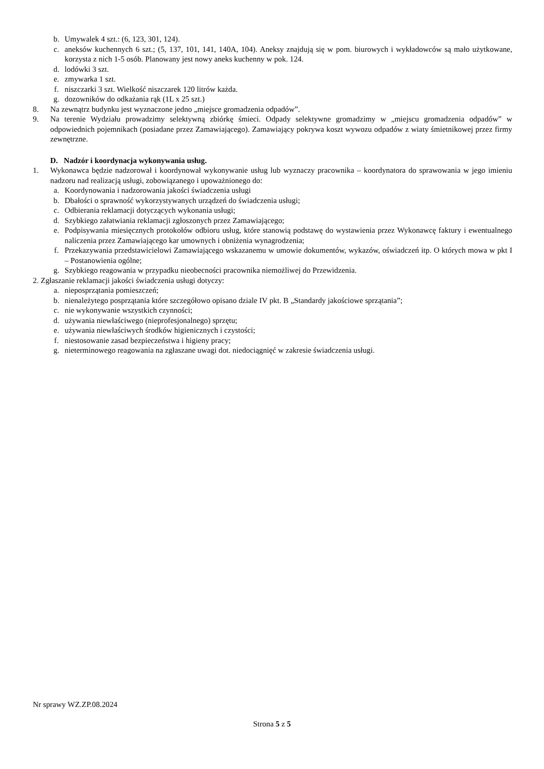b. Umywalek 4 szt.: (6, 123, 301, 124).
c. aneksów kuchennych 6 szt.; (5, 137, 101, 141, 140A, 104). Aneksy znajdują się w pom. biurowych i wykładowców są mało użytkowane, korzysta z nich 1-5 osób. Planowany jest nowy aneks kuchenny w pok. 124.
d. lodówki 3 szt.
e. zmywarka 1 szt.
f. niszczarki 3 szt. Wielkość niszczarek 120 litrów każda.
g. dozowników do odkażania rąk (1L x 25 szt.)
8. Na zewnątrz budynku jest wyznaczone jedno „miejsce gromadzenia odpadów”.
9. Na terenie Wydziału prowadzimy selektywną zbiórkę śmieci. Odpady selektywne gromadzimy w „miejscu gromadzenia odpadów” w odpowiednich pojemnikach (posiadane przez Zamawiającego). Zamawiający pokrywa koszt wywozu odpadów z wiaty śmietnikowej przez firmy zewnętrzne.
D. Nadzór i koordynacja wykonywania usług.
1. Wykonawca będzie nadzorował i koordynował wykonywanie usług lub wyznaczy pracownika – koordynatora do sprawowania w jego imieniu nadzoru nad realizacją usługi, zobowiązanego i upoważnionego do:
a. Koordynowania i nadzorowania jakości świadczenia usługi
b. Dbałości o sprawność wykorzystywanych urządzeń do świadczenia usługi;
c. Odbierania reklamacji dotyczących wykonania usługi;
d. Szybkiego załatwiania reklamacji zgłoszonych przez Zamawiającego;
e. Podpisywania miesięcznych protokołów odbioru usług, które stanowią podstawę do wystawienia przez Wykonawcę faktury i ewentualnego naliczenia przez Zamawiającego kar umownych i obniżenia wynagrodzenia;
f. Przekazywania przedstawicielowi Zamawiającego wskazanemu w umowie dokumentów, wykazów, oświadczeń itp. O których mowa w pkt I – Postanowienia ogólne;
g. Szybkiego reagowania w przypadku nieobecności pracownika niemożliwej do Przewidzenia.
2. Zgłaszanie reklamacji jakości świadczenia usługi dotyczy:
a. nieposprzątania pomieszczeń;
b. nienależytego posprzątania które szczegółowo opisano dziale IV pkt. B „Standardy jakościowe sprzątania”;
c. nie wykonywanie wszystkich czynności;
d. używania niewłaściwego (nieprofesjonalnego) sprzętu;
e. używania niewłaściwych środków higienicznych i czystości;
f. niestosowanie zasad bezpieczeństwa i higieny pracy;
g. nieterminowego reagowania na zgłaszane uwagi dot. niedociągnięć w zakresie świadczenia usługi.
Nr sprawy WZ.ZP.08.2024
Strona 5 z 5